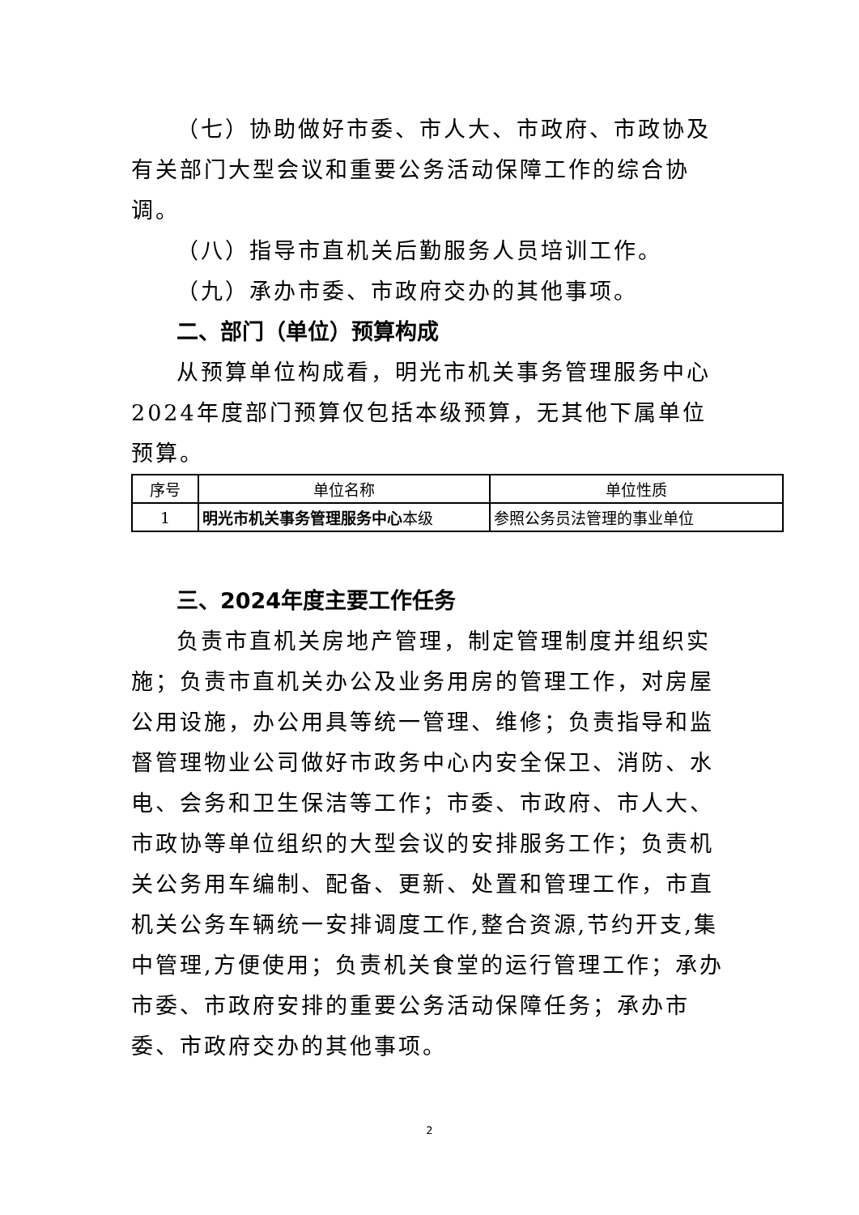（七）协助做好市委、市人大、市政府、市政协及有关部门大型会议和重要公务活动保障工作的综合协调。
（八）指导市直机关后勤服务人员培训工作。
（九）承办市委、市政府交办的其他事项。
二、部门（单位）预算构成
从预算单位构成看，明光市机关事务管理服务中心2024年度部门预算仅包括本级预算，无其他下属单位预算。
| 序号 | 单位名称 | 单位性质 |
| 1 | 明光市机关事务管理服务中心 本级 | 参照公务员法管理的事业单位 |
三、2024年度主要工作任务
负责市直机关房地产管理，制定管理制度并组织实施；负责市直机关办公及业务用房的管理工作，对房屋公用设施，办公用具等统一管理、维修；负责指导和监督管理物业公司做好市政务中心内安全保卫、消防、水电、会务和卫生保洁等工作；市委、市政府、市人大、市政协等单位组织的大型会议的安排服务工作；负责机关公务用车编制、配备、更新、处置和管理工作，市直机关公务车辆统一安排调度工作,整合资源,节约开支,集中管理,方便使用；负责机关食堂的运行管理工作；承办市委、市政府安排的重要公务活动保障任务；承办市委、市政府交办的其他事项。
2